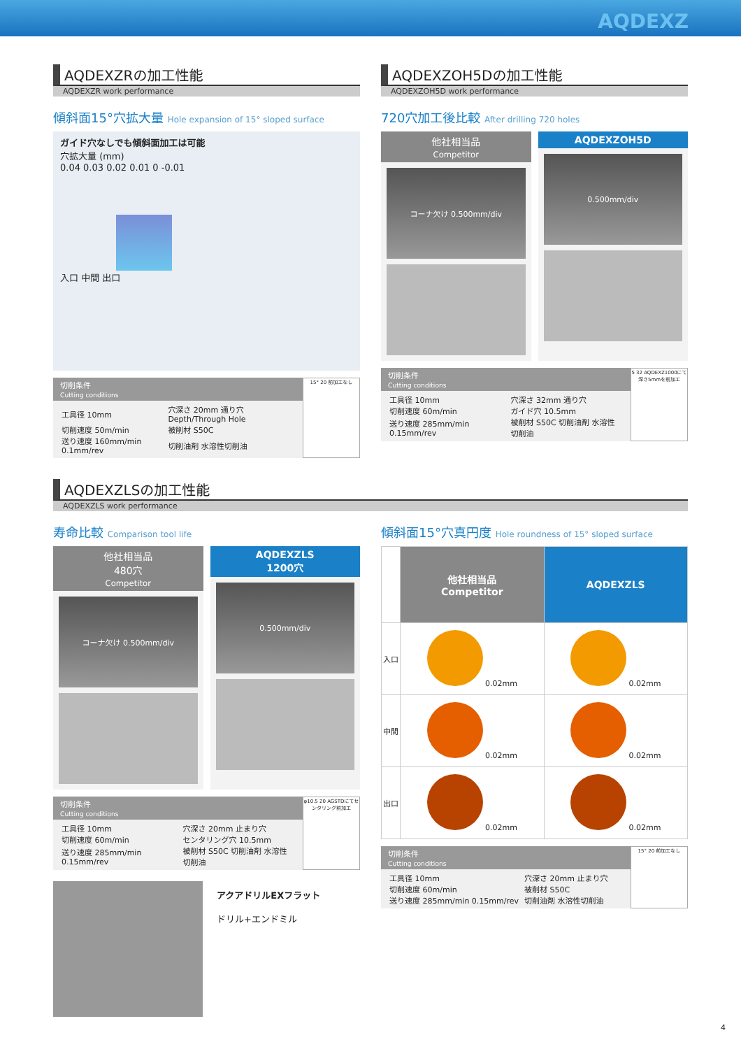AQDEXZ
AQDEXZRの加工性能
AQDEXZR work performance
傾斜面15°穴拡大量 Hole expansion of 15° sloped surface
ガイド穴なしでも傾斜面加工は可能
穴拡大量 (mm)
0.04 0.03 0.02 0.01 0 -0.01
入口 中間 出口
切削条件
Cutting conditions
| 工具径 10mm | 穴深さ 20mm 通り穴 Depth/Through Hole |
| 切削速度 50m/min | 被削材 S50C |
| 送り速度 160mm/min 0.1mm/rev | 切削油剤 水溶性切削油 |
15° 20 前加工なし
AQDEXZOH5Dの加工性能
AQDEXZOH5D work performance
720穴加工後比較 After drilling 720 holes
他社相当品
Competitor
コーナ欠け 0.500mm/div
AQDEXZOH5D
0.500mm/div
切削条件
Cutting conditions
| 工具径 10mm | 穴深さ 32mm 通り穴 |
| 切削速度 60m/min | ガイド穴 10.5mm |
| 送り速度 285mm/min 0.15mm/rev | 被削材 S50C 切削油剤 水溶性切削油 |
5 32 AQDEXZ1000にて深さ5mmを前加工
AQDEXZLSの加工性能
AQDEXZLS work performance
寿命比較 Comparison tool life
他社相当品
480穴
Competitor
コーナ欠け 0.500mm/div
AQDEXZLS
1200穴
0.500mm/div
切削条件
Cutting conditions
| 工具径 10mm | 穴深さ 20mm 止まり穴 |
| 切削速度 60m/min | センタリング穴 10.5mm |
| 送り速度 285mm/min 0.15mm/rev | 被削材 S50C 切削油剤 水溶性切削油 |
φ10.5 20 AGSTDにてセンタリング前加工
アクアドリルEXフラット
ドリル+エンドミル
傾斜面15°穴真円度 Hole roundness of 15° sloped surface
| | 他社相当品 Competitor | AQDEXZLS |
| --- | --- | --- |
| 入口 | 0.02mm | 0.02mm |
| 中間 | 0.02mm | 0.02mm |
| 出口 | 0.02mm | 0.02mm |
切削条件
Cutting conditions
| 工具径 10mm | 穴深さ 20mm 止まり穴 |
| 切削速度 60m/min | 被削材 S50C |
| 送り速度 285mm/min 0.15mm/rev | 切削油剤 水溶性切削油 |
15° 20 前加工なし
4